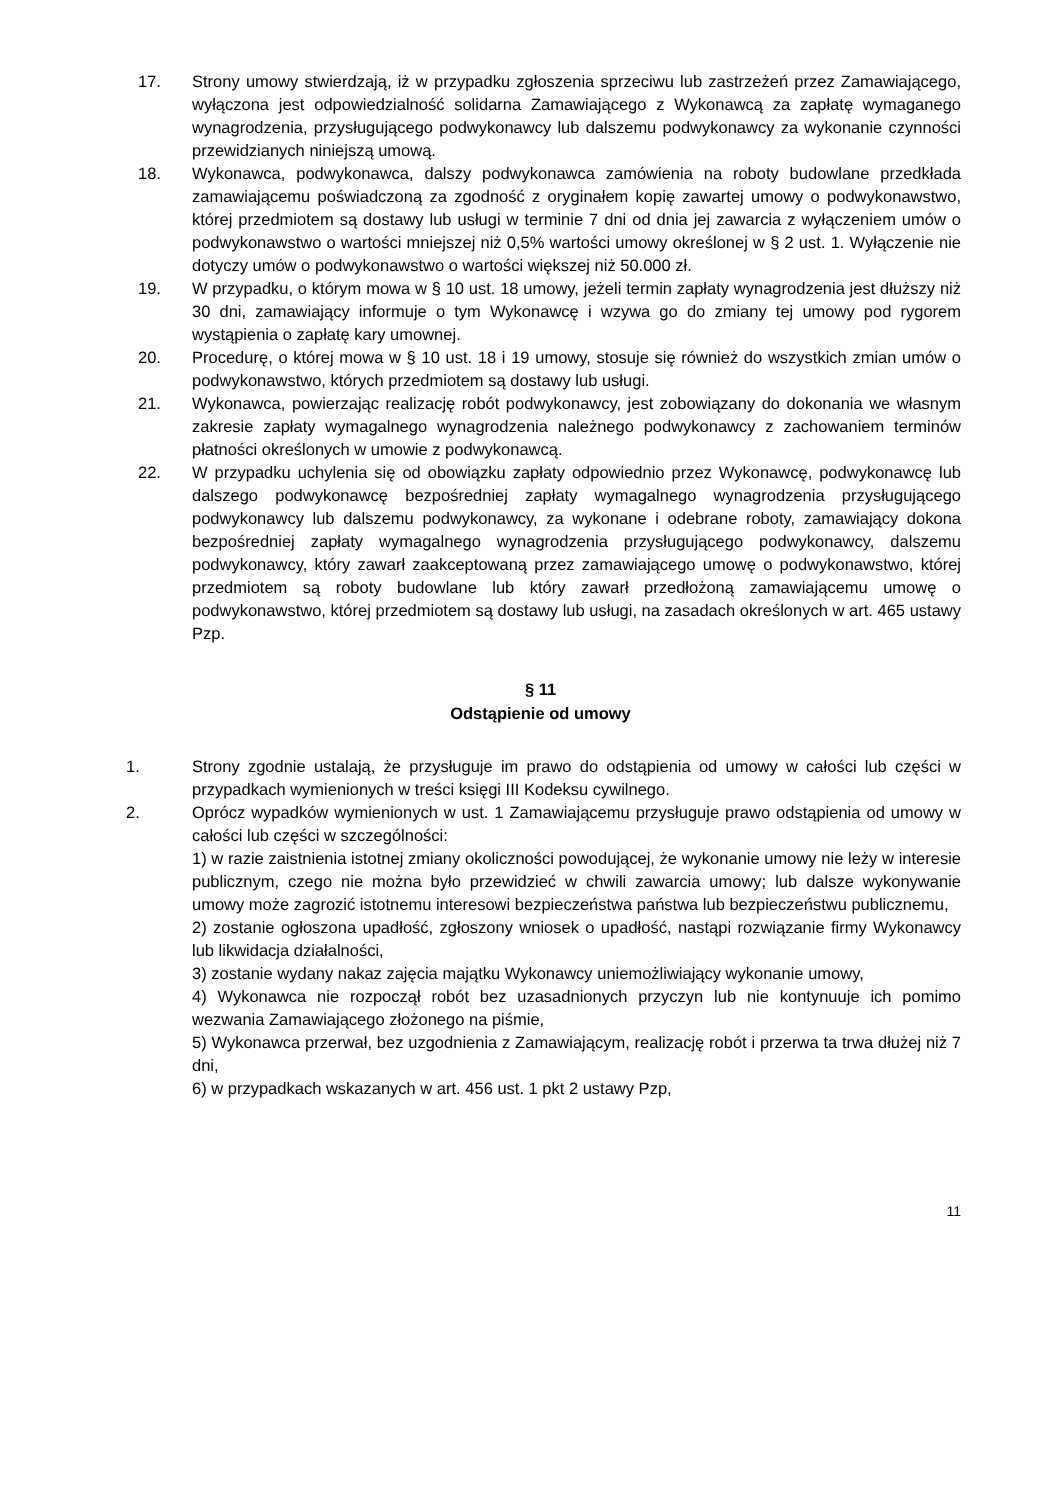17. Strony umowy stwierdzają, iż w przypadku zgłoszenia sprzeciwu lub zastrzeżeń przez Zamawiającego, wyłączona jest odpowiedzialność solidarna Zamawiającego z Wykonawcą za zapłatę wymaganego wynagrodzenia, przysługującego podwykonawcy lub dalszemu podwykonawcy za wykonanie czynności przewidzianych niniejszą umową.
18. Wykonawca, podwykonawca, dalszy podwykonawca zamówienia na roboty budowlane przedkłada zamawiającemu poświadczoną za zgodność z oryginałem kopię zawartej umowy o podwykonawstwo, której przedmiotem są dostawy lub usługi w terminie 7 dni od dnia jej zawarcia z wyłączeniem umów o podwykonawstwo o wartości mniejszej niż 0,5% wartości umowy określonej w § 2 ust. 1. Wyłączenie nie dotyczy umów o podwykonawstwo o wartości większej niż 50.000 zł.
19. W przypadku, o którym mowa w § 10 ust. 18 umowy, jeżeli termin zapłaty wynagrodzenia jest dłuższy niż 30 dni, zamawiający informuje o tym Wykonawcę i wzywa go do zmiany tej umowy pod rygorem wystąpienia o zapłatę kary umownej.
20. Procedurę, o której mowa w § 10 ust. 18 i 19 umowy, stosuje się również do wszystkich zmian umów o podwykonawstwo, których przedmiotem są dostawy lub usługi.
21. Wykonawca, powierzając realizację robót podwykonawcy, jest zobowiązany do dokonania we własnym zakresie zapłaty wymagalnego wynagrodzenia należnego podwykonawcy z zachowaniem terminów płatności określonych w umowie z podwykonawcą.
22. W przypadku uchylenia się od obowiązku zapłaty odpowiednio przez Wykonawcę, podwykonawcę lub dalszego podwykonawcę bezpośredniej zapłaty wymagalnego wynagrodzenia przysługującego podwykonawcy lub dalszemu podwykonawcy, za wykonane i odebrane roboty, zamawiający dokona bezpośredniej zapłaty wymagalnego wynagrodzenia przysługującego podwykonawcy, dalszemu podwykonawcy, który zawarł zaakceptowaną przez zamawiającego umowę o podwykonawstwo, której przedmiotem są roboty budowlane lub który zawarł przedłożoną zamawiającemu umowę o podwykonawstwo, której przedmiotem są dostawy lub usługi, na zasadach określonych w art. 465 ustawy Pzp.
§ 11
Odstąpienie od umowy
1. Strony zgodnie ustalają, że przysługuje im prawo do odstąpienia od umowy w całości lub części w przypadkach wymienionych w treści księgi III Kodeksu cywilnego.
2. Oprócz wypadków wymienionych w ust. 1 Zamawiającemu przysługuje prawo odstąpienia od umowy w całości lub części w szczególności:
1) w razie zaistnienia istotnej zmiany okoliczności powodującej, że wykonanie umowy nie leży w interesie publicznym, czego nie można było przewidzieć w chwili zawarcia umowy; lub dalsze wykonywanie umowy może zagrozić istotnemu interesowi bezpieczeństwa państwa lub bezpieczeństwu publicznemu,
2) zostanie ogłoszona upadłość, zgłoszony wniosek o upadłość, nastąpi rozwiązanie firmy Wykonawcy lub likwidacja działalności,
3) zostanie wydany nakaz zajęcia majątku Wykonawcy uniemożliwiający wykonanie umowy,
4) Wykonawca nie rozpoczął robót bez uzasadnionych przyczyn lub nie kontynuuje ich pomimo wezwania Zamawiającego złożonego na piśmie,
5) Wykonawca przerwał, bez uzgodnienia z Zamawiającym, realizację robót i przerwa ta trwa dłużej niż 7 dni,
6) w przypadkach wskazanych w art. 456 ust. 1 pkt 2 ustawy Pzp,
11